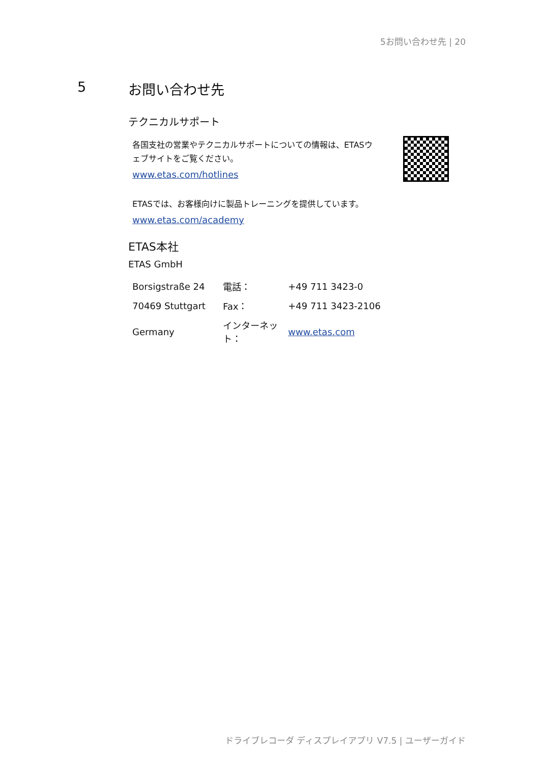5お問い合わせ先 | 20
5 お問い合わせ先
テクニカルサポート
各国支社の営業やテクニカルサポートについての情報は、ETASウェブサイトをご覧ください。
www.etas.com/hotlines
ETASでは、お客様向けに製品トレーニングを提供しています。
www.etas.com/academy
ETAS本社
ETAS GmbH
| Borsigstraße 24 | 電話： | +49 711 3423-0 |
| 70469 Stuttgart | Fax： | +49 711 3423-2106 |
| Germany | インターネット： | www.etas.com |
ドライブレコーダ ディスプレイアプリ V7.5 | ユーザーガイド